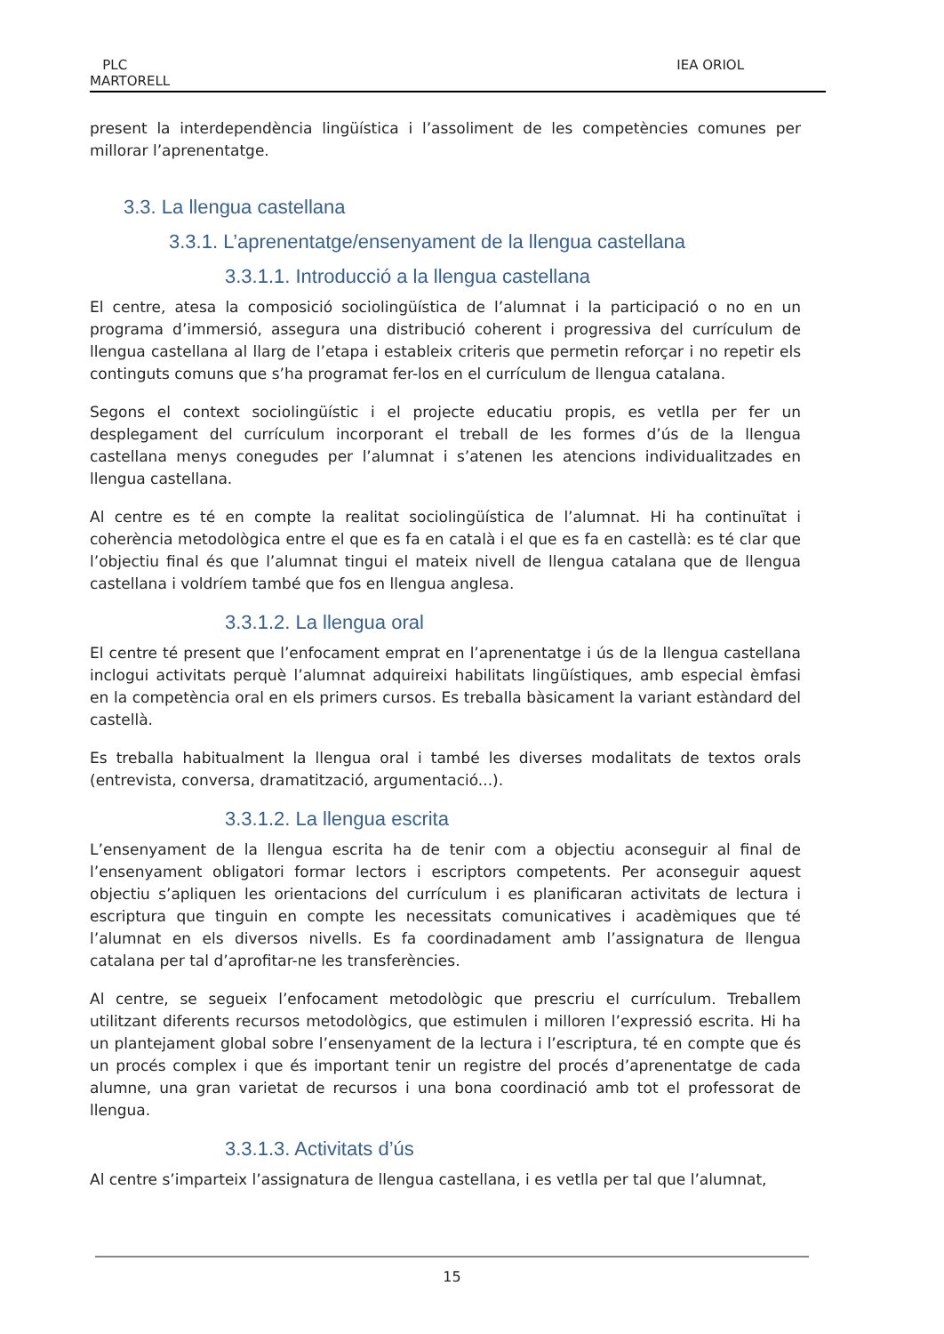PLC
MARTORELL
IEA ORIOL
present la interdependència lingüística i l’assoliment de les competències comunes per millorar l’aprenentatge.
3.3. La llengua castellana
3.3.1. L’aprenentatge/ensenyament de la llengua castellana
3.3.1.1. Introducció a la llengua castellana
El centre, atesa la composició sociolingüística de l’alumnat i la participació o no en un programa d’immersió, assegura una distribució coherent i progressiva del currículum de llengua castellana al llarg de l’etapa i estableix criteris que permetin reforçar i no repetir els continguts comuns que s’ha programat fer-los en el currículum de llengua catalana.
Segons el context sociolingüístic i el projecte educatiu propis, es vetlla per fer un desplegament del currículum incorporant el treball de les formes d’ús de la llengua castellana menys conegudes per l’alumnat i s’atenen les atencions individualitzades en llengua castellana.
Al centre es té en compte la realitat sociolingüística de l’alumnat. Hi ha continuïtat i coherència metodològica entre el que es fa en català i el que es fa en castellà: es té clar que l’objectiu final és que l’alumnat tingui el mateix nivell de llengua catalana que de llengua castellana i voldríem també que fos en llengua anglesa.
3.3.1.2. La llengua oral
El centre té present que l’enfocament emprat en l’aprenentatge i ús de la llengua castellana inclogui activitats perquè l’alumnat adquireixi habilitats lingüístiques, amb especial èmfasi en la competència oral en els primers cursos. Es treballa bàsicament la variant estàndard del castellà.
Es treballa habitualment la llengua oral i també les diverses modalitats de textos orals (entrevista, conversa, dramatització, argumentació...).
3.3.1.2. La llengua escrita
L’ensenyament de la llengua escrita ha de tenir com a objectiu aconseguir al final de l’ensenyament obligatori formar lectors i escriptors competents. Per aconseguir aquest objectiu s’apliquen les orientacions del currículum i es planificaran activitats de lectura i escriptura que tinguin en compte les necessitats comunicatives i acadèmiques que té l’alumnat en els diversos nivells. Es fa coordinadament amb l’assignatura de llengua catalana per tal d’aprofitar-ne les transferències.
Al centre, se segueix l’enfocament metodològic que prescriu el currículum. Treballem utilitzant diferents recursos metodològics, que estimulen i milloren l’expressió escrita. Hi ha un plantejament global sobre l’ensenyament de la lectura i l’escriptura, té en compte que és un procés complex i que és important tenir un registre del procés d’aprenentatge de cada alumne, una gran varietat de recursos i una bona coordinació amb tot el professorat de llengua.
3.3.1.3. Activitats d’ús
Al centre s’imparteix l’assignatura de llengua castellana, i es vetlla per tal que l’alumnat,
15